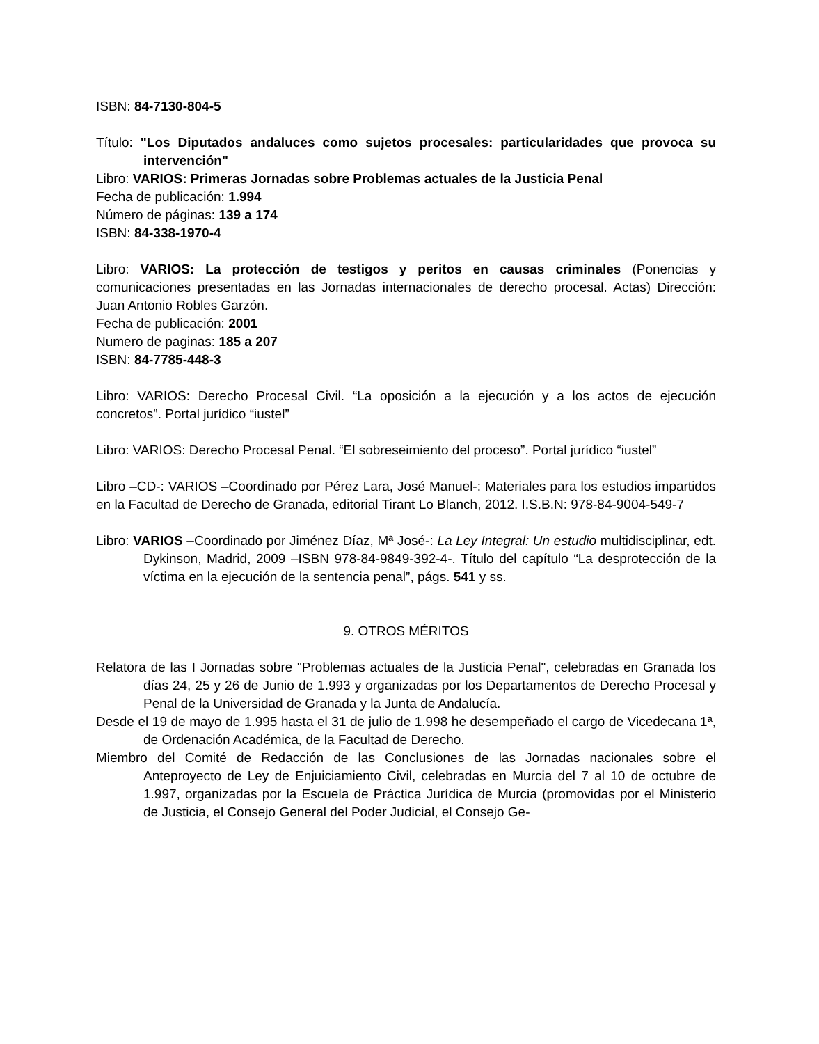ISBN: 84-7130-804-5
Título: "Los Diputados andaluces como sujetos procesales: particularidades que provoca su intervención"
Libro: VARIOS: Primeras Jornadas sobre Problemas actuales de la Justicia Penal
Fecha de publicación: 1.994
Número de páginas: 139 a 174
ISBN: 84-338-1970-4
Libro: VARIOS: La protección de testigos y peritos en causas criminales (Ponencias y comunicaciones presentadas en las Jornadas internacionales de derecho procesal. Actas) Dirección: Juan Antonio Robles Garzón.
Fecha de publicación: 2001
Numero de paginas: 185 a 207
ISBN: 84-7785-448-3
Libro: VARIOS: Derecho Procesal Civil. “La oposición a la ejecución y a los actos de ejecución concretos”. Portal jurídico “iustel”
Libro: VARIOS: Derecho Procesal Penal. “El sobreseimiento del proceso”. Portal jurídico “iustel”
Libro –CD-: VARIOS –Coordinado por Pérez Lara, José Manuel-: Materiales para los estudios impartidos en la Facultad de Derecho de Granada, editorial Tirant Lo Blanch, 2012. I.S.B.N: 978-84-9004-549-7
Libro: VARIOS –Coordinado por Jiménez Díaz, Mª José-: La Ley Integral: Un estudio multidisciplinar, edt. Dykinson, Madrid, 2009 –ISBN 978-84-9849-392-4-. Título del capítulo “La desprotección de la víctima en la ejecución de la sentencia penal”, págs. 541 y ss.
9. OTROS MÉRITOS
Relatora de las I Jornadas sobre "Problemas actuales de la Justicia Penal", celebradas en Granada los días 24, 25 y 26 de Junio de 1.993 y organizadas por los Departamentos de Derecho Procesal y Penal de la Universidad de Granada y la Junta de Andalucía.
Desde el 19 de mayo de 1.995 hasta el 31 de julio de 1.998 he desempeñado el cargo de Vicedecana 1ª, de Ordenación Académica, de la Facultad de Derecho.
Miembro del Comité de Redacción de las Conclusiones de las Jornadas nacionales sobre el Anteproyecto de Ley de Enjuiciamiento Civil, celebradas en Murcia del 7 al 10 de octubre de 1.997, organizadas por la Escuela de Práctica Jurídica de Murcia (promovidas por el Ministerio de Justicia, el Consejo General del Poder Judicial, el Consejo Ge-